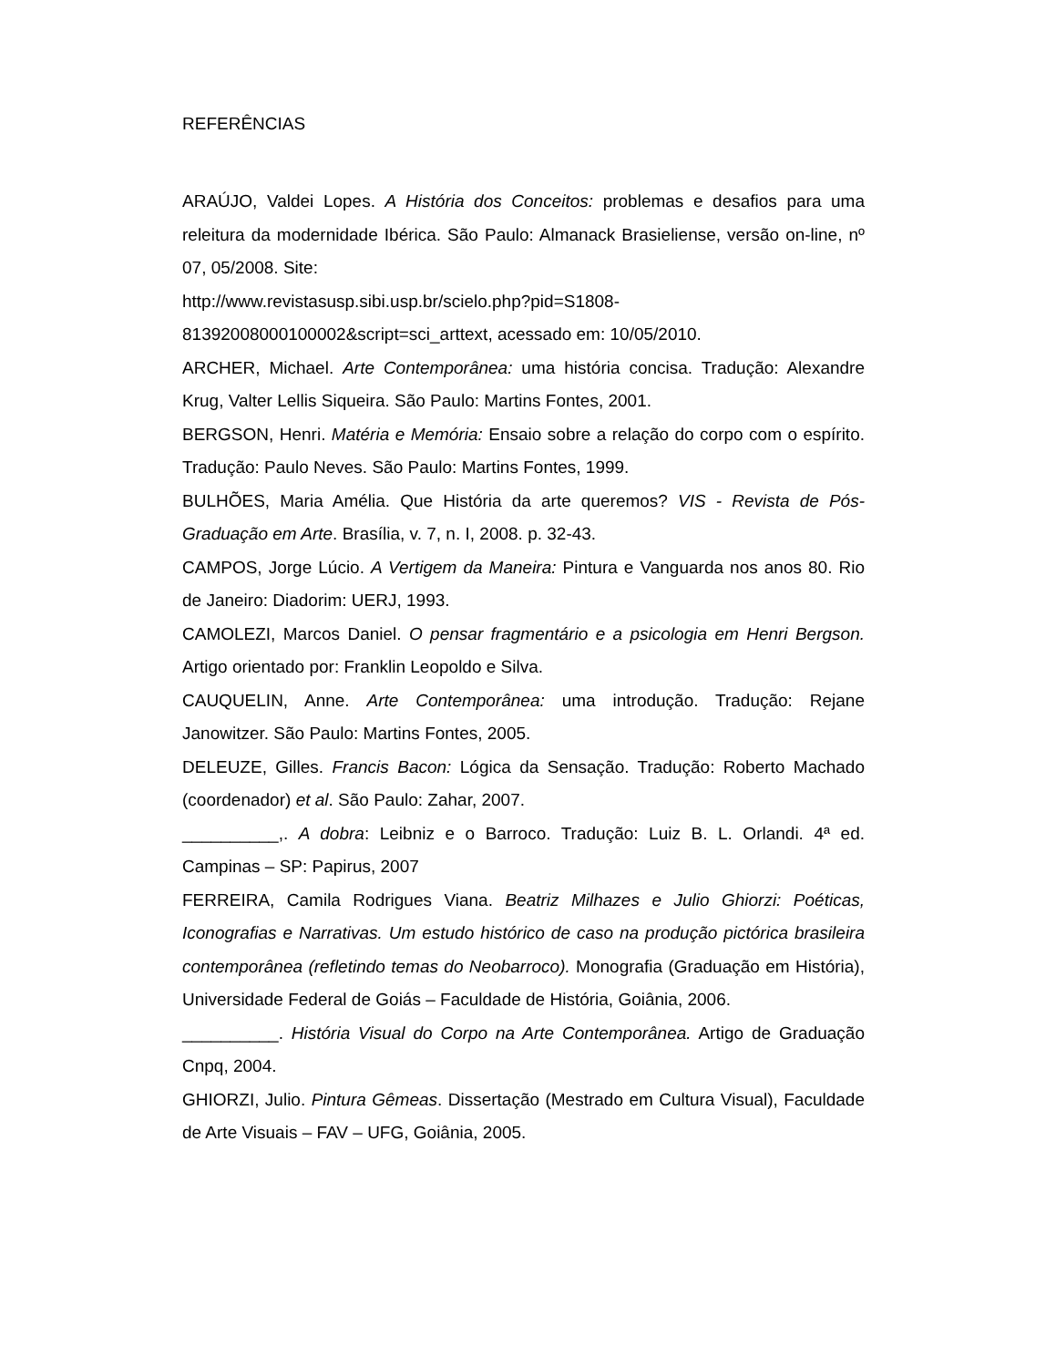REFERÊNCIAS
ARAÚJO, Valdei Lopes. A História dos Conceitos: problemas e desafios para uma releitura da modernidade Ibérica. São Paulo: Almanack Brasieliense, versão on-line, nº 07, 05/2008. Site:
http://www.revistasusp.sibi.usp.br/scielo.php?pid=S1808-
81392008000100002&script=sci_arttext, acessado em: 10/05/2010.
ARCHER, Michael. Arte Contemporânea: uma história concisa. Tradução: Alexandre Krug, Valter Lellis Siqueira. São Paulo: Martins Fontes, 2001.
BERGSON, Henri. Matéria e Memória: Ensaio sobre a relação do corpo com o espírito. Tradução: Paulo Neves. São Paulo: Martins Fontes, 1999.
BULHÕES, Maria Amélia. Que História da arte queremos? VIS - Revista de Pós-Graduação em Arte. Brasília, v. 7, n. I, 2008. p. 32-43.
CAMPOS, Jorge Lúcio. A Vertigem da Maneira: Pintura e Vanguarda nos anos 80. Rio de Janeiro: Diadorim: UERJ, 1993.
CAMOLEZI, Marcos Daniel. O pensar fragmentário e a psicologia em Henri Bergson. Artigo orientado por: Franklin Leopoldo e Silva.
CAUQUELIN, Anne. Arte Contemporânea: uma introdução. Tradução: Rejane Janowitzer. São Paulo: Martins Fontes, 2005.
DELEUZE, Gilles. Francis Bacon: Lógica da Sensação. Tradução: Roberto Machado (coordenador) et al. São Paulo: Zahar, 2007.
__________,. A dobra: Leibniz e o Barroco. Tradução: Luiz B. L. Orlandi. 4ª ed. Campinas – SP: Papirus, 2007
FERREIRA, Camila Rodrigues Viana. Beatriz Milhazes e Julio Ghiorzi: Poéticas, Iconografias e Narrativas. Um estudo histórico de caso na produção pictórica brasileira contemporânea (refletindo temas do Neobarroco). Monografia (Graduação em História), Universidade Federal de Goiás – Faculdade de História, Goiânia, 2006.
__________. História Visual do Corpo na Arte Contemporânea. Artigo de Graduação Cnpq, 2004.
GHIORZI, Julio. Pintura Gêmeas. Dissertação (Mestrado em Cultura Visual), Faculdade de Arte Visuais – FAV – UFG, Goiânia, 2005.